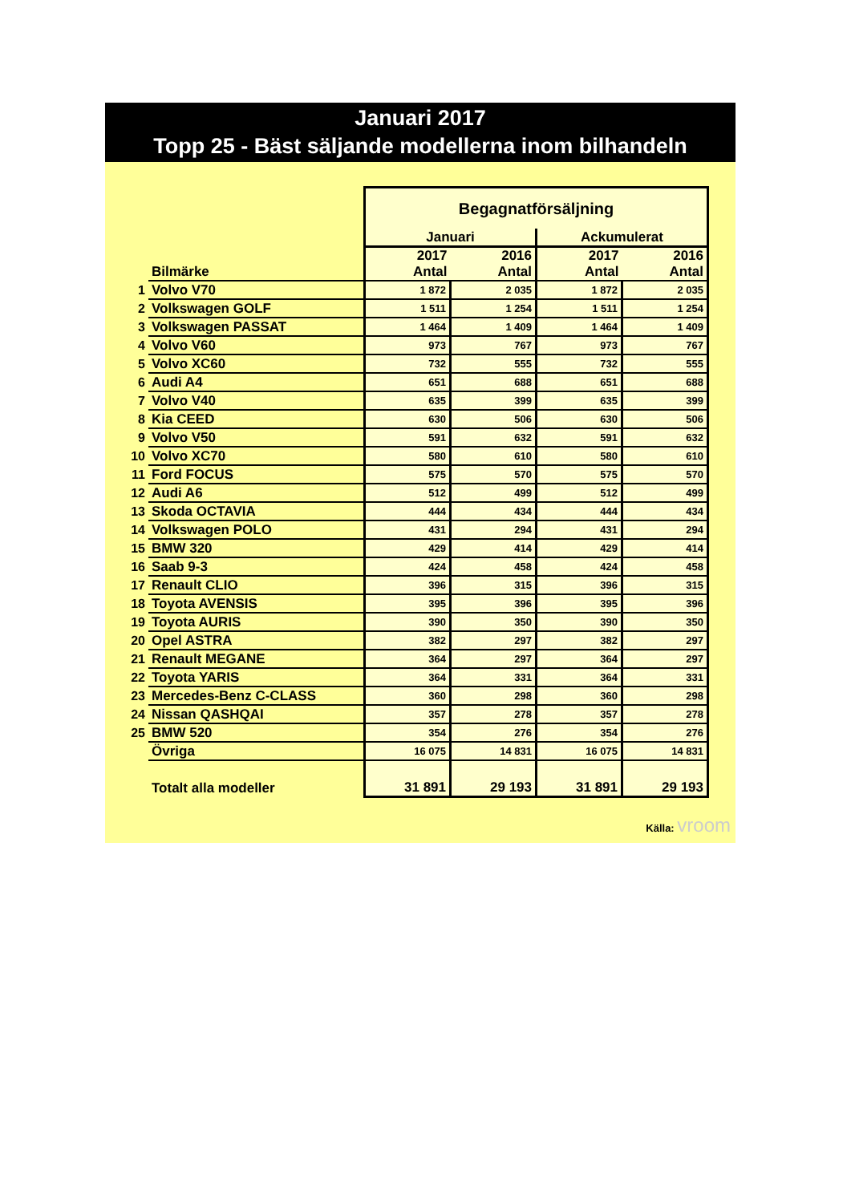Januari 2017
Topp 25 - Bäst säljande modellerna inom bilhandeln
| | | Begagnatförsäljning | | | |
| | | Januari | | Ackumulerat | |
| | Bilmärke | 2017 Antal | 2016 Antal | 2017 Antal | 2016 Antal |
| 1 | Volvo V70 | 1 872 | 2 035 | 1 872 | 2 035 |
| 2 | Volkswagen GOLF | 1 511 | 1 254 | 1 511 | 1 254 |
| 3 | Volkswagen PASSAT | 1 464 | 1 409 | 1 464 | 1 409 |
| 4 | Volvo V60 | 973 | 767 | 973 | 767 |
| 5 | Volvo XC60 | 732 | 555 | 732 | 555 |
| 6 | Audi A4 | 651 | 688 | 651 | 688 |
| 7 | Volvo V40 | 635 | 399 | 635 | 399 |
| 8 | Kia CEED | 630 | 506 | 630 | 506 |
| 9 | Volvo V50 | 591 | 632 | 591 | 632 |
| 10 | Volvo XC70 | 580 | 610 | 580 | 610 |
| 11 | Ford FOCUS | 575 | 570 | 575 | 570 |
| 12 | Audi A6 | 512 | 499 | 512 | 499 |
| 13 | Skoda OCTAVIA | 444 | 434 | 444 | 434 |
| 14 | Volkswagen POLO | 431 | 294 | 431 | 294 |
| 15 | BMW 320 | 429 | 414 | 429 | 414 |
| 16 | Saab 9-3 | 424 | 458 | 424 | 458 |
| 17 | Renault CLIO | 396 | 315 | 396 | 315 |
| 18 | Toyota AVENSIS | 395 | 396 | 395 | 396 |
| 19 | Toyota AURIS | 390 | 350 | 390 | 350 |
| 20 | Opel ASTRA | 382 | 297 | 382 | 297 |
| 21 | Renault MEGANE | 364 | 297 | 364 | 297 |
| 22 | Toyota YARIS | 364 | 331 | 364 | 331 |
| 23 | Mercedes-Benz C-CLASS | 360 | 298 | 360 | 298 |
| 24 | Nissan QASHQAI | 357 | 278 | 357 | 278 |
| 25 | BMW 520 | 354 | 276 | 354 | 276 |
| | Övriga | 16 075 | 14 831 | 16 075 | 14 831 |
| | Totalt alla modeller | 31 891 | 29 193 | 31 891 | 29 193 |
Källa: vroom